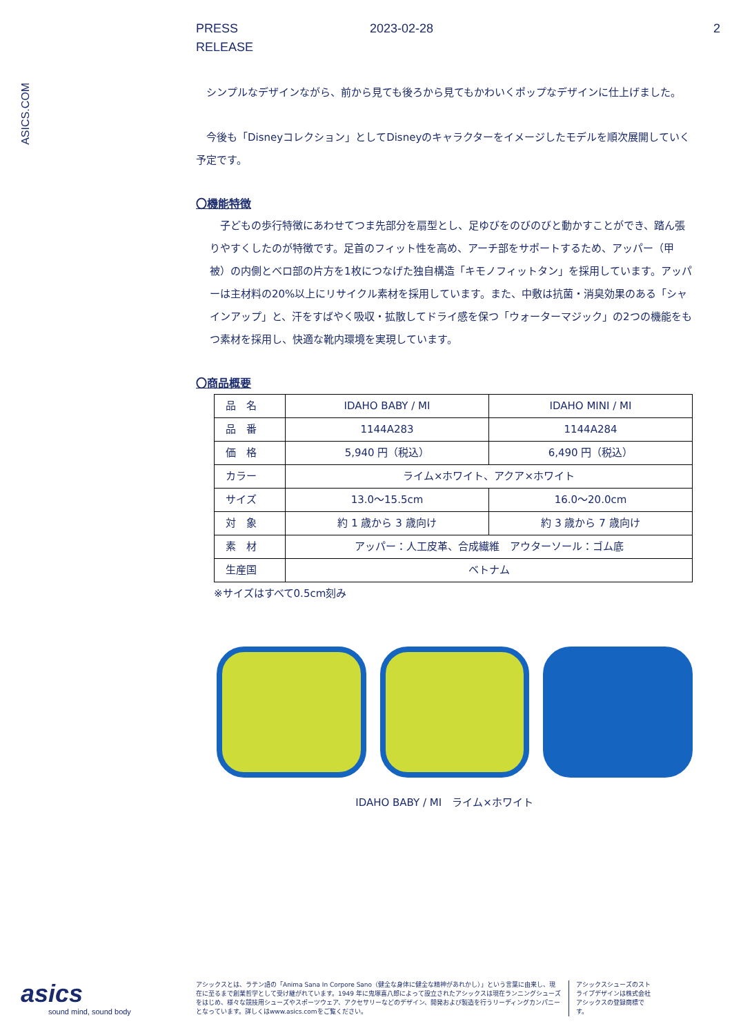PRESS
RELEASE
2023-02-28 2
ASICS.COM
　シンプルなデザインながら、前から見ても後ろから見てもかわいくポップなデザインに仕上げました。
　今後も「Disneyコレクション」としてDisneyのキャラクターをイメージしたモデルを順次展開していく予定です。
〇機能特徴
　子どもの歩行特徴にあわせてつま先部分を扇型とし、足ゆびをのびのびと動かすことができ、踏ん張りやすくしたのが特徴です。足首のフィット性を高め、アーチ部をサポートするため、アッパー（甲被）の内側とベロ部の片方を1枚につなげた独自構造「キモノフィットタン」を採用しています。アッパーは主材料の20%以上にリサイクル素材を採用しています。また、中敷は抗菌・消臭効果のある「シャインアップ」と、汗をすばやく吸収・拡散してドライ感を保つ「ウォーターマジック」の2つの機能をもつ素材を採用し、快適な靴内環境を実現しています。
〇商品概要
| 品 名 | IDAHO BABY / MI | IDAHO MINI / MI |
| 品 番 | 1144A283 | 1144A284 |
| 価 格 | 5,940 円（税込） | 6,490 円（税込） |
| カラー | ライム×ホワイト、アクア×ホワイト | |
| サイズ | 13.0～15.5cm | 16.0～20.0cm |
| 対 象 | 約 1 歳から 3 歳向け | 約 3 歳から 7 歳向け |
| 素 材 | アッパー：人工皮革、合成繊維 アウターソール：ゴム底 | |
| 生産国 | ベトナム | |
※サイズはすべて0.5cm刻み
IDAHO BABY / MI　ライム×ホワイト
asics
sound mind, sound body
アシックスとは、ラテン語の「Anima Sana In Corpore Sano（健全な身体に健全な精神があれかし）」という言葉に由来し、現在に至るまで創業哲学として受け継がれています。1949 年に鬼塚喜八郎によって設立されたアシックスは現在ランニングシューズをはじめ、様々な競技用シューズやスポーツウェア、アクセサリーなどのデザイン、開発および製造を行うリーディングカンパニーとなっています。詳しくはwww.asics.comをご覧ください。
アシックスシューズのストライプデザインは株式会社アシックスの登録商標です。